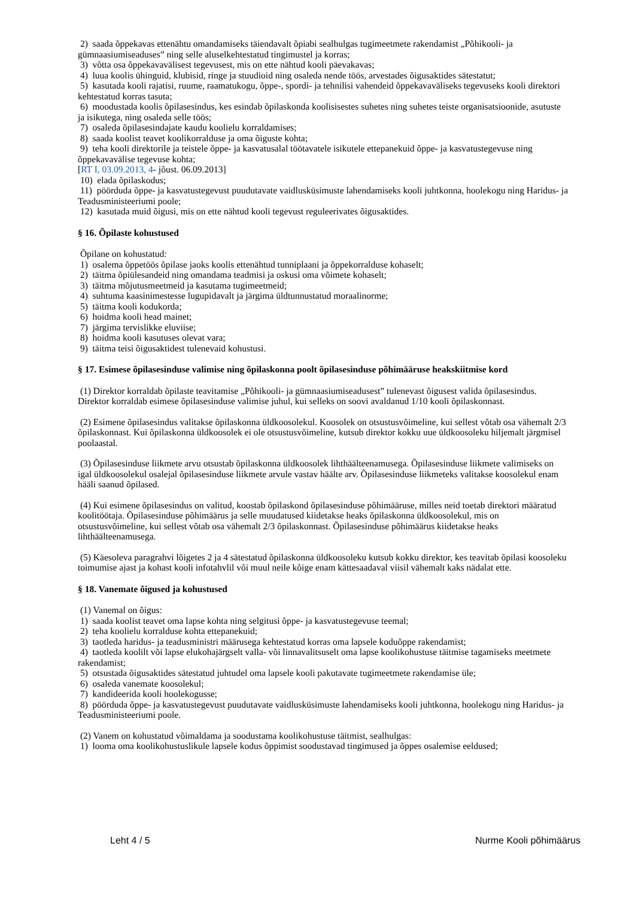2) saada õppekavas ettenähtu omandamiseks täiendavalt õpiabi sealhulgas tugimeetmete rakendamist „Põhikooli- ja gümnaasiumiseaduses” ning selle aluselkehtestatud tingimustel ja korras;
3) võtta osa õppekavavälisest tegevusest, mis on ette nähtud kooli päevakavas;
4) luua koolis ühinguid, klubisid, ringe ja stuudioid ning osaleda nende töös, arvestades õigusaktides sätestatut;
5) kasutada kooli rajatisi, ruume, raamatukogu, õppe-, spordi- ja tehnilisi vahendeid õppekavaväliseks tegevuseks kooli direktori kehtestatud korras tasuta;
6) moodustada koolis õpilasesindus, kes esindab õpilaskonda koolisisestes suhetes ning suhetes teiste organisatsioonide, asutuste ja isikutega, ning osaleda selle töös;
7) osaleda õpilasesindajate kaudu koolielu korraldamises;
8) saada koolist teavet koolikorralduse ja oma õiguste kohta;
9) teha kooli direktorile ja teistele õppe- ja kasvatusalal töötavatele isikutele ettepanekuid õppe- ja kasvatustegevuse ning õppekavavälise tegevuse kohta;
[RT I, 03.09.2013, 4- jõust. 06.09.2013]
10) elada õpilaskodus;
11) pöörduda õppe- ja kasvatustegevust puudutavate vaidlusküsimuste lahendamiseks kooli juhtkonna, hoolekogu ning Haridus- ja Teadusministeeriumi poole;
12) kasutada muid õigusi, mis on ette nähtud kooli tegevust reguleerivates õigusaktides.
§ 16. Õpilaste kohustused
Õpilane on kohustatud:
1) osalema õppetöös õpilase jaoks koolis ettenähtud tunniplaani ja õppekorralduse kohaselt;
2) täitma õpiülesandeid ning omandama teadmisi ja oskusi oma võimete kohaselt;
3) täitma mõjutusmeetmeid ja kasutama tugimeetmeid;
4) suhtuma kaasinimestesse lugupidavalt ja järgima üldtunnustatud moraalinorme;
5) täitma kooli kodukorda;
6) hoidma kooli head mainet;
7) järgima tervislikke eluviise;
8) hoidma kooli kasutuses olevat vara;
9) täitma teisi õigusaktidest tulenevaid kohustusi.
§ 17. Esimese õpilasesinduse valimise ning õpilaskonna poolt õpilasesinduse põhimääruse heakskiitmise kord
(1) Direktor korraldab õpilaste teavitamise „Põhikooli- ja gümnaasiumiseadusest” tulenevast õigusest valida õpilasesindus. Direktor korraldab esimese õpilasesinduse valimise juhul, kui selleks on soovi avaldanud 1/10 kooli õpilaskonnast.
(2) Esimene õpilasesindus valitakse õpilaskonna üldkoosolekul. Koosolek on otsustusvõimeline, kui sellest võtab osa vähemalt 2/3 õpilaskonnast. Kui õpilaskonna üldkoosolek ei ole otsustusvõimeline, kutsub direktor kokku uue üldkoosoleku hiljemalt järgmisel poolaastal.
(3) Õpilasesinduse liikmete arvu otsustab õpilaskonna üldkoosolek lihthäälteenamusega. Õpilasesinduse liikmete valimiseks on igal üldkoosolekul osalejal õpilasesinduse liikmete arvule vastav häälte arv. Õpilasesinduse liikmeteks valitakse koosolekul enam hääli saanud õpilased.
(4) Kui esimene õpilasesindus on valitud, koostab õpilaskond õpilasesinduse põhimääruse, milles neid toetab direktori määratud koolitöötaja. Õpilasesinduse põhimäärus ja selle muudatused kiidetakse heaks õpilaskonna üldkoosolekul, mis on otsustusvõimeline, kui sellest võtab osa vähemalt 2/3 õpilaskonnast. Õpilasesinduse põhimäärus kiidetakse heaks lihthäälteenamusega.
(5) Käesoleva paragrahvi lõigetes 2 ja 4 sätestatud õpilaskonna üldkoosoleku kutsub kokku direktor, kes teavitab õpilasi koosoleku toimumise ajast ja kohast kooli infotahvlil või muul neile kõige enam kättesaadaval viisil vähemalt kaks nädalat ette.
§ 18. Vanemate õigused ja kohustused
(1) Vanemal on õigus:
1) saada koolist teavet oma lapse kohta ning selgitusi õppe- ja kasvatustegevuse teemal;
2) teha koolielu korralduse kohta ettepanekuid;
3) taotleda haridus- ja teadusministri määrusega kehtestatud korras oma lapsele koduõppe rakendamist;
4) taotleda koolilt või lapse elukohajärgselt valla- või linnavalitsuselt oma lapse koolikohustuse täitmise tagamiseks meetmete rakendamist;
5) otsustada õigusaktides sätestatud juhtudel oma lapsele kooli pakutavate tugimeetmete rakendamise üle;
6) osaleda vanemate koosolekul;
7) kandideerida kooli hoolekogusse;
8) pöörduda õppe- ja kasvatustegevust puudutavate vaidlusküsimuste lahendamiseks kooli juhtkonna, hoolekogu ning Haridus- ja Teadusministeeriumi poole.
(2) Vanem on kohustatud võimaldama ja soodustama koolikohustuse täitmist, sealhulgas:
1) looma oma koolikohustuslikule lapsele kodus õppimist soodustavad tingimused ja õppes osalemise eeldused;
Leht 4 / 5 Nurme Kooli põhimäärus